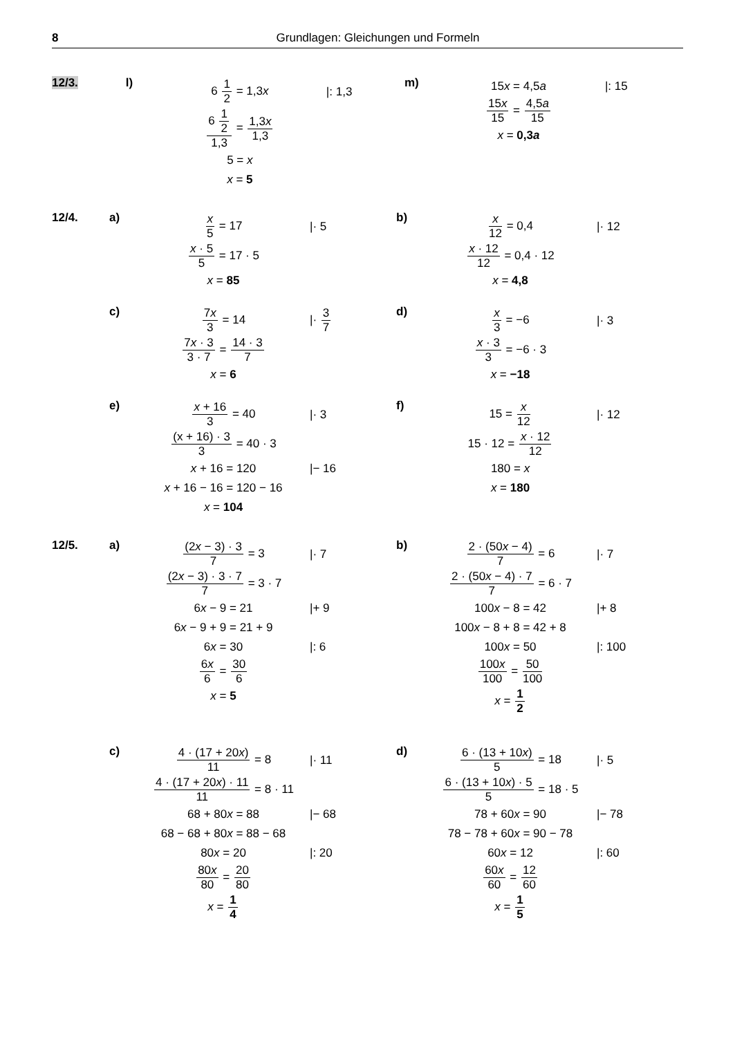8 Grundlagen: Gleichungen und Formeln
12/3. l) 6 1 2 = 1,3x |: 1,3
6 1 2 1,3 = 1,3x 1,3
5 = x
x = 5
m) 15x = 4,5a |: 15
15x 15 = 4,5a 15
x = 0,3a
12/4. a) x 5 = 17 |· 5
x · 5 5 = 17 · 5
x = 85
b) x 12 = 0,4 |· 12
x · 12 12 = 0,4 · 12
x = 4,8
c) 7x 3 = 14 |· 3 7
7x · 3 3 · 7 = 14 · 3 7
x = 6
d) x 3 = −6 |· 3
x · 3 3 = −6 · 3
x = −18
e) x + 16 3 = 40 |· 3
(x + 16) · 3 3 = 40 · 3
x + 16 = 120 |− 16
x + 16 − 16 = 120 − 16
x = 104
f) 15 = x 12 |· 12
15 · 12 = x · 12 12
180 = x
x = 180
12/5. a) (2x − 3) · 3 7 = 3 |· 7
(2x − 3) · 3 · 7 7 = 3 · 7
6x − 9 = 21 |+ 9
6x − 9 + 9 = 21 + 9
6x = 30 |: 6
6x 6 = 30 6
x = 5
b) 2 · (50x − 4) 7 = 6 |· 7
2 · (50x − 4) · 7 7 = 6 · 7
100x − 8 = 42 |+ 8
100x − 8 + 8 = 42 + 8
100x = 50 |: 100
100x 100 = 50 100
x = 1 2
c) 4 · (17 + 20x) 11 = 8 |· 11
4 · (17 + 20x) · 11 11 = 8 · 11
68 + 80x = 88 |− 68
68 − 68 + 80x = 88 − 68
80x = 20 |: 20
80x 80 = 20 80
x = 1 4
d) 6 · (13 + 10x) 5 = 18 |· 5
6 · (13 + 10x) · 5 5 = 18 · 5
78 + 60x = 90 |− 78
78 − 78 + 60x = 90 − 78
60x = 12 |: 60
60x 60 = 12 60
x = 1 5